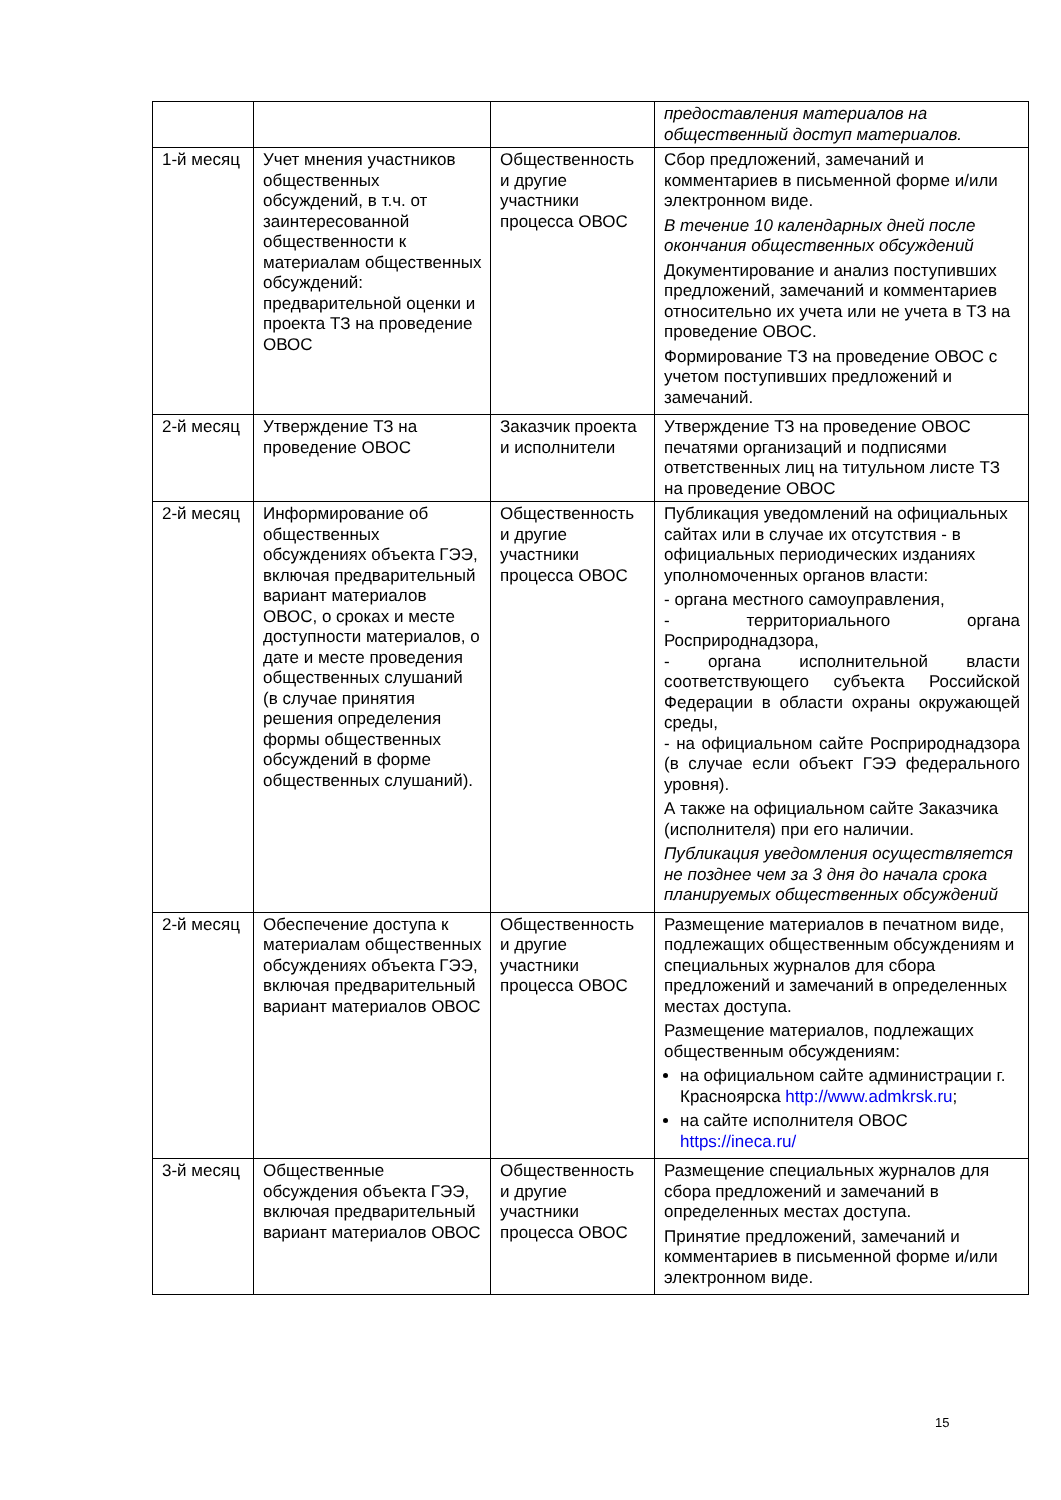| | | | предоставления материалов на общественный доступ материалов. |
| 1-й месяц | Учет мнения участников общественных обсуждений, в т.ч. от заинтересованной общественности к материалам общественных обсуждений: предварительной оценки и проекта ТЗ на проведение ОВОС | Общественность и другие участники процесса ОВОС | Сбор предложений, замечаний и комментариев в письменной форме и/или электронном виде. В течение 10 календарных дней после окончания общественных обсуждений Документирование и анализ поступивших предложений, замечаний и комментариев относительно их учета или не учета в ТЗ на проведение ОВОС. Формирование ТЗ на проведение ОВОС с учетом поступивших предложений и замечаний. |
| 2-й месяц | Утверждение ТЗ на проведение ОВОС | Заказчик проекта и исполнители | Утверждение ТЗ на проведение ОВОС печатями организаций и подписями ответственных лиц на титульном листе ТЗ на проведение ОВОС |
| 2-й месяц | Информирование об общественных обсуждениях объекта ГЭЭ, включая предварительный вариант материалов ОВОС, о сроках и месте доступности материалов, о дате и месте проведения общественных слушаний (в случае принятия решения определения формы общественных обсуждений в форме общественных слушаний). | Общественность и другие участники процесса ОВОС | Публикация уведомлений на официальных сайтах или в случае их отсутствия - в официальных периодических изданиях уполномоченных органов власти: - органа местного самоуправления, - территориального органа Росприроднадзора, - органа исполнительной власти соответствующего субъекта Российской Федерации в области охраны окружающей среды, - на официальном сайте Росприроднадзора (в случае если объект ГЭЭ федерального уровня). А также на официальном сайте Заказчика (исполнителя) при его наличии. Публикация уведомления осуществляется не позднее чем за 3 дня до начала срока планируемых общественных обсуждений |
| 2-й месяц | Обеспечение доступа к материалам общественных обсуждениях объекта ГЭЭ, включая предварительный вариант материалов ОВОС | Общественность и другие участники процесса ОВОС | Размещение материалов в печатном виде, подлежащих общественным обсуждениям и специальных журналов для сбора предложений и замечаний в определенных местах доступа. Размещение материалов, подлежащих общественным обсуждениям: на официальном сайте администрации г. Красноярска http://www.admkrsk.ru ; на сайте исполнителя ОВОС https://ineca.ru/ |
| 3-й месяц | Общественные обсуждения объекта ГЭЭ, включая предварительный вариант материалов ОВОС | Общественность и другие участники процесса ОВОС | Размещение специальных журналов для сбора предложений и замечаний в определенных местах доступа. Принятие предложений, замечаний и комментариев в письменной форме и/или электронном виде. |
15